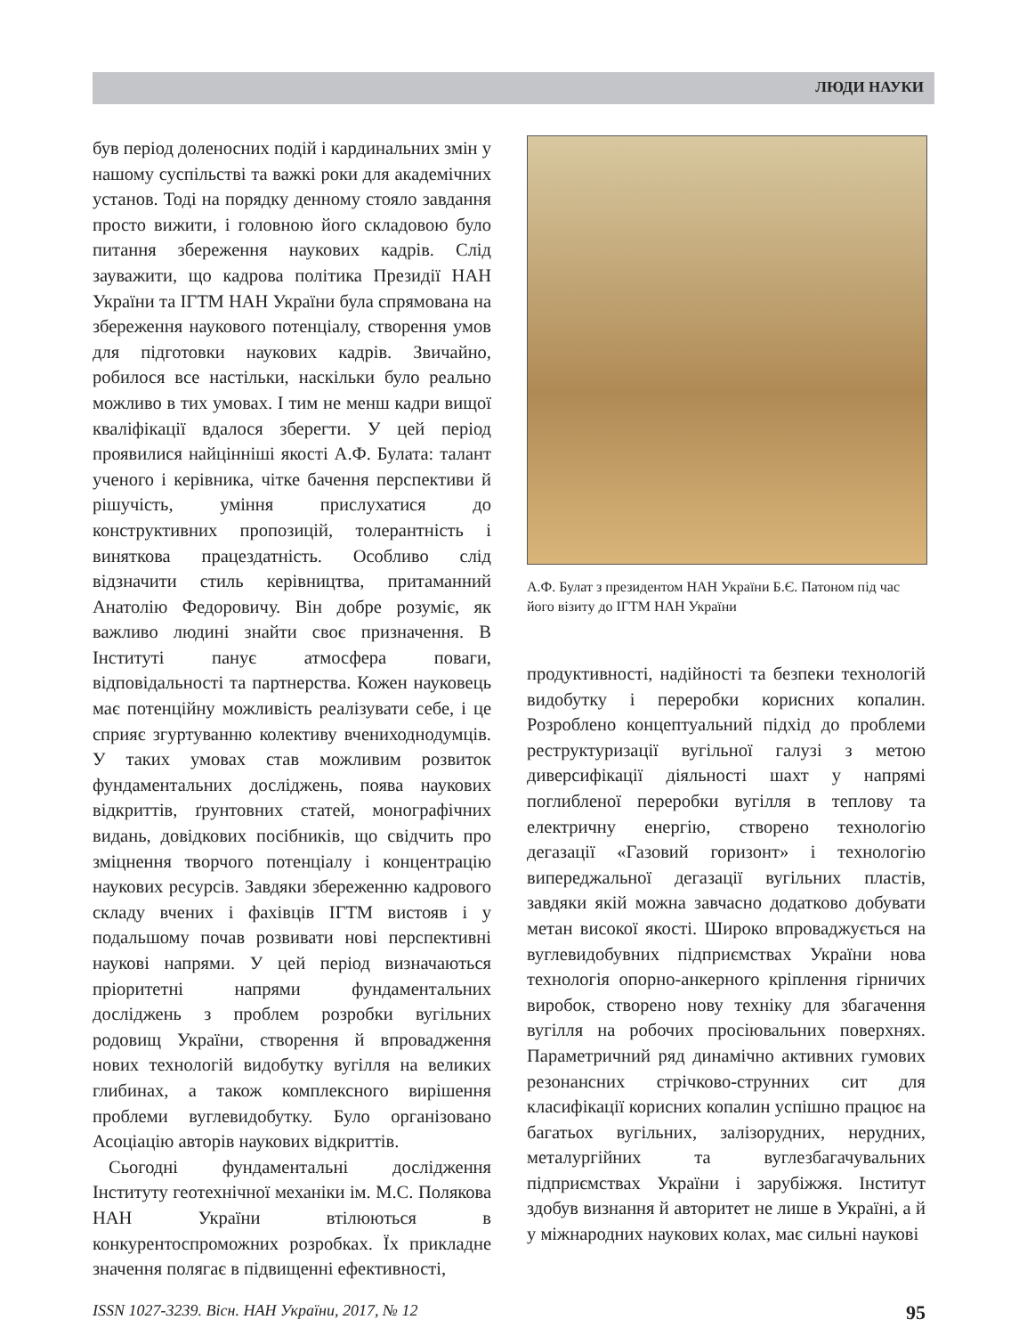ЛЮДИ НАУКИ
був період доленосних подій і кардинальних змін у нашому суспільстві та важкі роки для академічних установ. Тоді на порядку денному стояло завдання просто вижити, і головною його складовою було питання збереження наукових кадрів. Слід зауважити, що кадрова політика Президії НАН України та ІГТМ НАН України була спрямована на збереження наукового потенціалу, створення умов для підготовки наукових кадрів. Звичайно, робилося все настільки, наскільки було реально можливо в тих умовах. І тим не менш кадри вищої кваліфікації вдалося зберегти. У цей період проявилися найцінніші якості А.Ф. Булата: талант ученого і керівника, чітке бачення перспективи й рішучість, уміння прислухатися до конструктивних пропозицій, толерантність і виняткова працездатність. Особливо слід відзначити стиль керівництва, притаманний Анатолію Федоровичу. Він добре розуміє, як важливо людині знайти своє призначення. В Інституті панує атмосфера поваги, відповідальності та партнерства. Кожен науковець має потенційну можливість реалізувати себе, і це сприяє згуртуванню колективу вчениходнодумців. У таких умовах став можливим розвиток фундаментальних досліджень, поява наукових відкриттів, ґрунтовних статей, монографічних видань, довідкових посібників, що свідчить про зміцнення творчого потенціалу і концентрацію наукових ресурсів. Завдяки збереженню кадрового складу вчених і фахівців ІГТМ вистояв і у подальшому почав розвивати нові перспективні наукові напрями. У цей період визначаються пріоритетні напрями фундаментальних досліджень з проблем розробки вугільних родовищ України, створення й впровадження нових технологій видобутку вугілля на великих глибинах, а також комплексного вирішення проблеми вуглевидобутку. Було організовано Асоціацію авторів наукових відкриттів.
Сьогодні фундаментальні дослідження Інституту геотехнічної механіки ім. М.С. Полякова НАН України втілюються в конкурентоспроможних розробках. Їх прикладне значення полягає в підвищенні ефективності,
А.Ф. Булат з президентом НАН України Б.Є. Патоном під час його візиту до ІГТМ НАН України
продуктивності, надійності та безпеки технологій видобутку і переробки корисних копалин. Розроблено концептуальний підхід до проблеми реструктуризації вугільної галузі з метою диверсифікації діяльності шахт у напрямі поглибленої переробки вугілля в теплову та електричну енергію, створено технологію дегазації «Газовий горизонт» і технологію випереджальної дегазації вугільних пластів, завдяки якій можна завчасно додатково добувати метан високої якості. Широко впроваджується на вуглевидобувних підприємствах України нова технологія опорно-анкерного кріплення гірничих виробок, створено нову техніку для збагачення вугілля на робочих просіювальних поверхнях. Параметричний ряд динамічно активних гумових резонансних стрічково-струнних сит для класифікації корисних копалин успішно працює на багатьох вугільних, залізорудних, нерудних, металургійних та вуглезбагачувальних підприємствах України і зарубіжжя. Інститут здобув визнання й авторитет не лише в Україні, а й у міжнародних наукових колах, має сильні наукові
ISSN 1027-3239. Вісн. НАН України, 2017, № 12 95